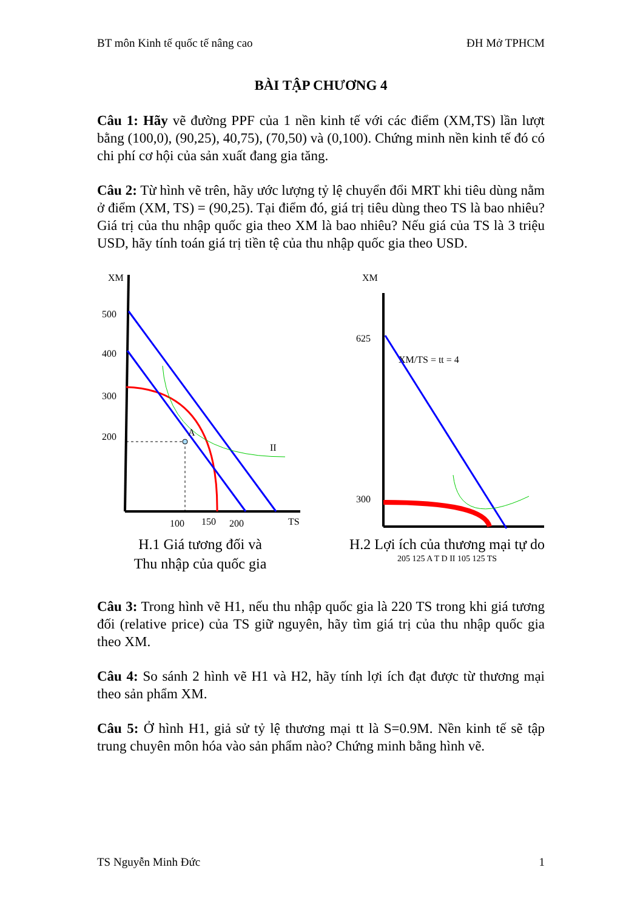BT môn Kinh tế quốc tế nâng cao ĐH Mở TPHCM
BÀI TẬP CHƯƠNG 4
Câu 1: Hãy vẽ đường PPF của 1 nền kinh tế với các điểm (XM,TS) lần lượt bằng (100,0), (90,25), 40,75), (70,50) và (0,100). Chứng minh nền kinh tế đó có chi phí cơ hội của sản xuất đang gia tăng.
Câu 2: Từ hình vẽ trên, hãy ước lượng tỷ lệ chuyển đổi MRT khi tiêu dùng nằm ở điểm (XM, TS) = (90,25). Tại điểm đó, giá trị tiêu dùng theo TS là bao nhiêu? Giá trị của thu nhập quốc gia theo XM là bao nhiêu? Nếu giá của TS là 3 triệu USD, hãy tính toán giá trị tiền tệ của thu nhập quốc gia theo USD.
XM
500
400
300
200
A
II
100
150
200
TS
H.1 Giá tương đối và
Thu nhập của quốc gia
XM
625
300
XM/TS = tt = 4
H.2 Lợi ích của thương mại tự do
205 125 A T D II 105 125 TS
Câu 3: Trong hình vẽ H1, nếu thu nhập quốc gia là 220 TS trong khi giá tương đối (relative price) của TS giữ nguyên, hãy tìm giá trị của thu nhập quốc gia theo XM.
Câu 4: So sánh 2 hình vẽ H1 và H2, hãy tính lợi ích đạt được từ thương mại theo sản phẩm XM.
Câu 5: Ở hình H1, giả sử tỷ lệ thương mại tt là S=0.9M. Nền kinh tế sẽ tập trung chuyên môn hóa vào sản phẩm nào? Chứng minh bằng hình vẽ.
TS Nguyễn Minh Đức 1